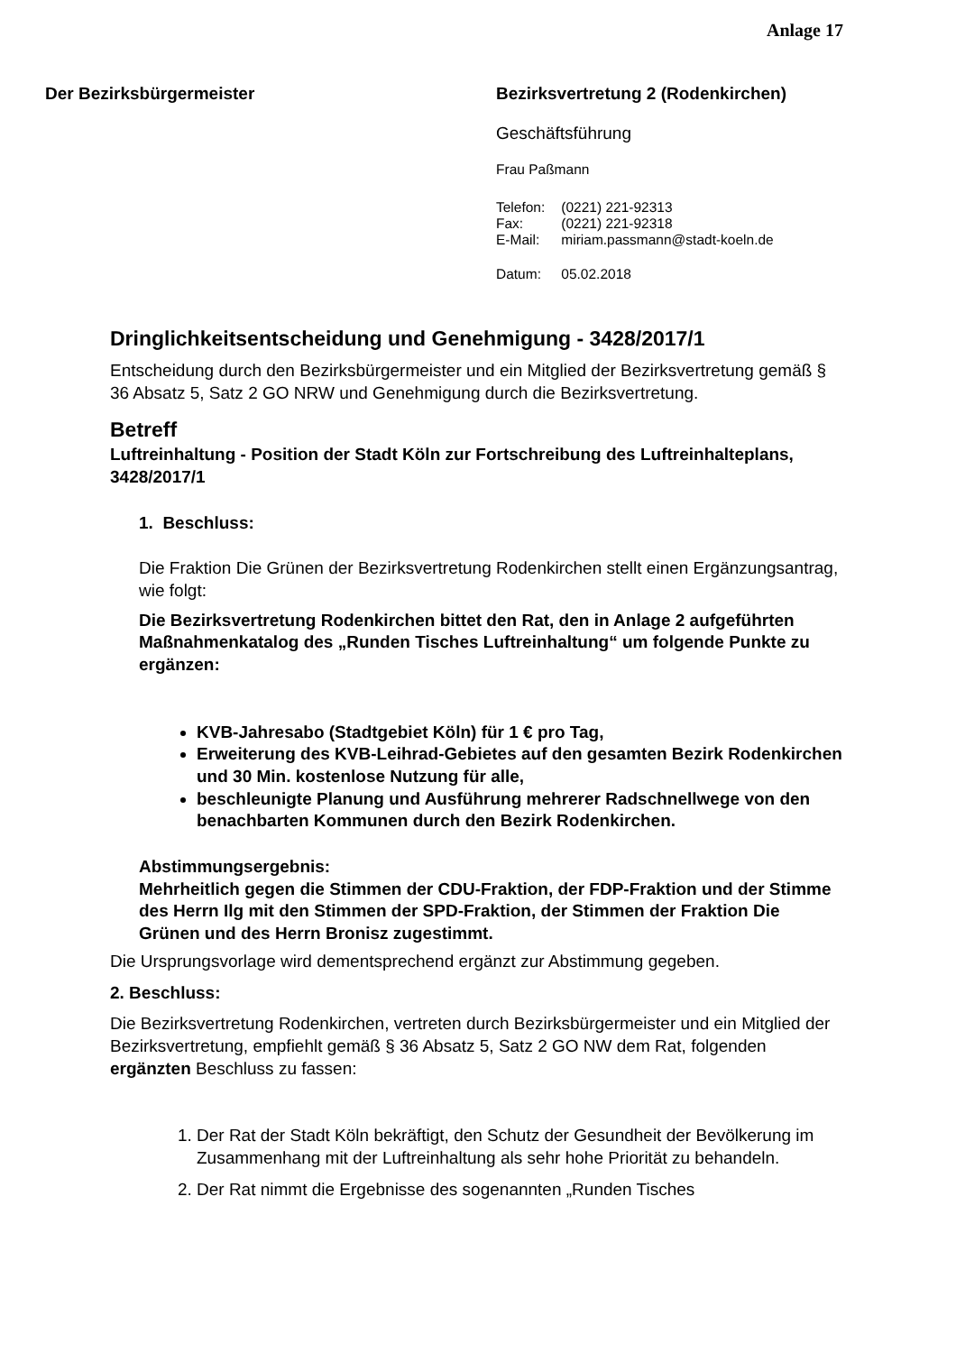Anlage 17
Der Bezirksbürgermeister Bezirksvertretung 2 (Rodenkirchen)
Geschäftsführung
Frau Paßmann
| Telefon: | (0221) 221-92313 |
| Fax: | (0221) 221-92318 |
| E-Mail: | miriam.passmann@stadt-koeln.de |
| Datum: | 05.02.2018 |
Dringlichkeitsentscheidung und Genehmigung - 3428/2017/1
Entscheidung durch den Bezirksbürgermeister und ein Mitglied der Bezirksvertretung gemäß § 36 Absatz 5, Satz 2 GO NRW und Genehmigung durch die Bezirksvertretung.
Betreff
Luftreinhaltung - Position der Stadt Köln zur Fortschreibung des Luftreinhalteplans, 3428/2017/1
1. Beschluss:
Die Fraktion Die Grünen der Bezirksvertretung Rodenkirchen stellt einen Ergänzungsantrag, wie folgt:
Die Bezirksvertretung Rodenkirchen bittet den Rat, den in Anlage 2 aufgeführten Maßnahmenkatalog des „Runden Tisches Luftreinhaltung“ um folgende Punkte zu ergänzen:
KVB-Jahresabo (Stadtgebiet Köln) für 1 € pro Tag,
Erweiterung des KVB-Leihrad-Gebietes auf den gesamten Bezirk Rodenkirchen und 30 Min. kostenlose Nutzung für alle,
beschleunigte Planung und Ausführung mehrerer Radschnellwege von den benachbarten Kommunen durch den Bezirk Rodenkirchen.
Abstimmungsergebnis:
Mehrheitlich gegen die Stimmen der CDU-Fraktion, der FDP-Fraktion und der Stimme des Herrn Ilg mit den Stimmen der SPD-Fraktion, der Stimmen der Fraktion Die Grünen und des Herrn Bronisz zugestimmt.
Die Ursprungsvorlage wird dementsprechend ergänzt zur Abstimmung gegeben.
2. Beschluss:
Die Bezirksvertretung Rodenkirchen, vertreten durch Bezirksbürgermeister und ein Mitglied der Bezirksvertretung, empfiehlt gemäß § 36 Absatz 5, Satz 2 GO NW dem Rat, folgenden ergänzten Beschluss zu fassen:
1. Der Rat der Stadt Köln bekräftigt, den Schutz der Gesundheit der Bevölkerung im Zusammenhang mit der Luftreinhaltung als sehr hohe Priorität zu behandeln.
2. Der Rat nimmt die Ergebnisse des sogenannten „Runden Tisches